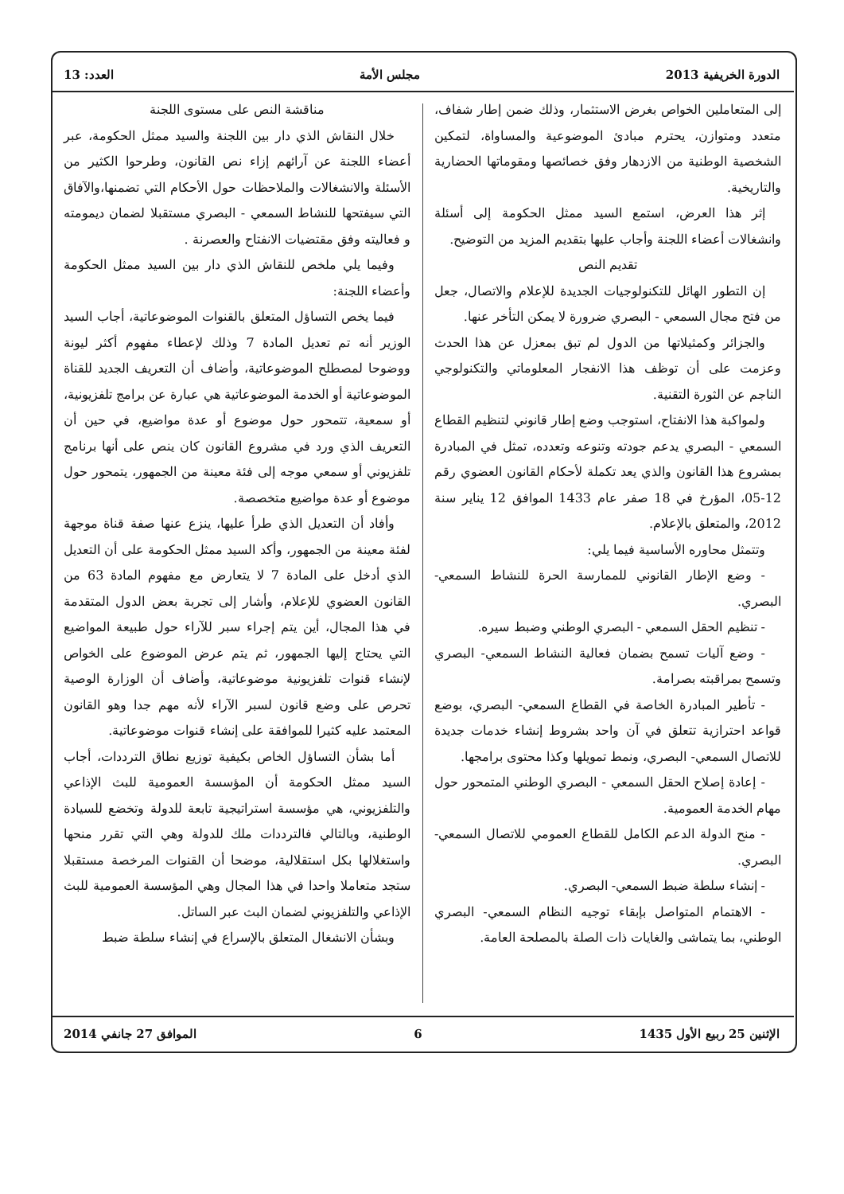الدورة الخريفية 2013 مجلس الأمة العدد: 13
إلى المتعاملين الخواص بغرض الاستثمار، وذلك ضمن إطار شفاف، متعدد ومتوازن، يحترم مبادئ الموضوعية والمساواة، لتمكين الشخصية الوطنية من الازدهار وفق خصائصها ومقوماتها الحضارية والتاريخية.
إثر هذا العرض، استمع السيد ممثل الحكومة إلى أسئلة وانشغالات أعضاء اللجنة وأجاب عليها بتقديم المزيد من التوضيح.
تقديم النص
إن التطور الهائل للتكنولوجيات الجديدة للإعلام والاتصال، جعل من فتح مجال السمعي - البصري ضرورة لا يمكن التأخر عنها.
والجزائر وكمثيلاتها من الدول لم تبق بمعزل عن هذا الحدث وعزمت على أن توظف هذا الانفجار المعلوماتي والتكنولوجي الناجم عن الثورة التقنية.
ولمواكبة هذا الانفتاح، استوجب وضع إطار قانوني لتنظيم القطاع السمعي - البصري يدعم جودته وتنوعه وتعدده، تمثل في المبادرة بمشروع هذا القانون والذي يعد تكملة لأحكام القانون العضوي رقم 12-05، المؤرخ في 18 صفر عام 1433 الموافق 12 يناير سنة 2012، والمتعلق بالإعلام.
وتتمثل محاوره الأساسية فيما يلي:
- وضع الإطار القانوني للممارسة الحرة للنشاط السمعي- البصري.
- تنظيم الحقل السمعي - البصري الوطني وضبط سيره.
- وضع آليات تسمح بضمان فعالية النشاط السمعي- البصري وتسمح بمراقبته بصرامة.
- تأطير المبادرة الخاصة في القطاع السمعي- البصري، بوضع قواعد احترازية تتعلق في آن واحد بشروط إنشاء خدمات جديدة للاتصال السمعي- البصري، ونمط تمويلها وكذا محتوى برامجها.
- إعادة إصلاح الحقل السمعي - البصري الوطني المتمحور حول مهام الخدمة العمومية.
- منح الدولة الدعم الكامل للقطاع العمومي للاتصال السمعي- البصري.
- إنشاء سلطة ضبط السمعي- البصري.
- الاهتمام المتواصل بإبقاء توجيه النظام السمعي- البصري الوطني، بما يتماشى والغايات ذات الصلة بالمصلحة العامة.
مناقشة النص على مستوى اللجنة
خلال النقاش الذي دار بين اللجنة والسيد ممثل الحكومة، عبر أعضاء اللجنة عن آرائهم إزاء نص القانون، وطرحوا الكثير من الأسئلة والانشغالات والملاحظات حول الأحكام التي تضمنها،والآفاق التي سيفتحها للنشاط السمعي - البصري مستقبلا لضمان ديمومته و فعاليته وفق مقتضيات الانفتاح والعصرنة .
وفيما يلي ملخص للنقاش الذي دار بين السيد ممثل الحكومة وأعضاء اللجنة:
فيما يخص التساؤل المتعلق بالقنوات الموضوعاتية، أجاب السيد الوزير أنه تم تعديل المادة 7 وذلك لإعطاء مفهوم أكثر ليونة ووضوحا لمصطلح الموضوعاتية، وأضاف أن التعريف الجديد للقناة الموضوعاتية أو الخدمة الموضوعاتية هي عبارة عن برامج تلفزيونية، أو سمعية، تتمحور حول موضوع أو عدة مواضيع، في حين أن التعريف الذي ورد في مشروع القانون كان ينص على أنها برنامج تلفزيوني أو سمعي موجه إلى فئة معينة من الجمهور، يتمحور حول موضوع أو عدة مواضيع متخصصة.
وأفاد أن التعديل الذي طرأ عليها، ينزع عنها صفة قناة موجهة لفئة معينة من الجمهور، وأكد السيد ممثل الحكومة على أن التعديل الذي أدخل على المادة 7 لا يتعارض مع مفهوم المادة 63 من القانون العضوي للإعلام، وأشار إلى تجربة بعض الدول المتقدمة في هذا المجال، أين يتم إجراء سبر للآراء حول طبيعة المواضيع التي يحتاج إليها الجمهور، ثم يتم عرض الموضوع على الخواص لإنشاء قنوات تلفزيونية موضوعاتية، وأضاف أن الوزارة الوصية تحرص على وضع قانون لسبر الآراء لأنه مهم جدا وهو القانون المعتمد عليه كثيرا للموافقة على إنشاء قنوات موضوعاتية.
أما بشأن التساؤل الخاص بكيفية توزيع نطاق الترددات، أجاب السيد ممثل الحكومة أن المؤسسة العمومية للبث الإذاعي والتلفزيوني، هي مؤسسة استراتيجية تابعة للدولة وتخضع للسيادة الوطنية، وبالتالي فالترددات ملك للدولة وهي التي تقرر منحها واستغلالها بكل استقلالية، موضحا أن القنوات المرخصة مستقبلا ستجد متعاملا واحدا في هذا المجال وهي المؤسسة العمومية للبث الإذاعي والتلفزيوني لضمان البث عبر الساتل.
وبشأن الانشغال المتعلق بالإسراع في إنشاء سلطة ضبط
الإثنين 25 ربيع الأول 1435 6 الموافق 27 جانفي 2014